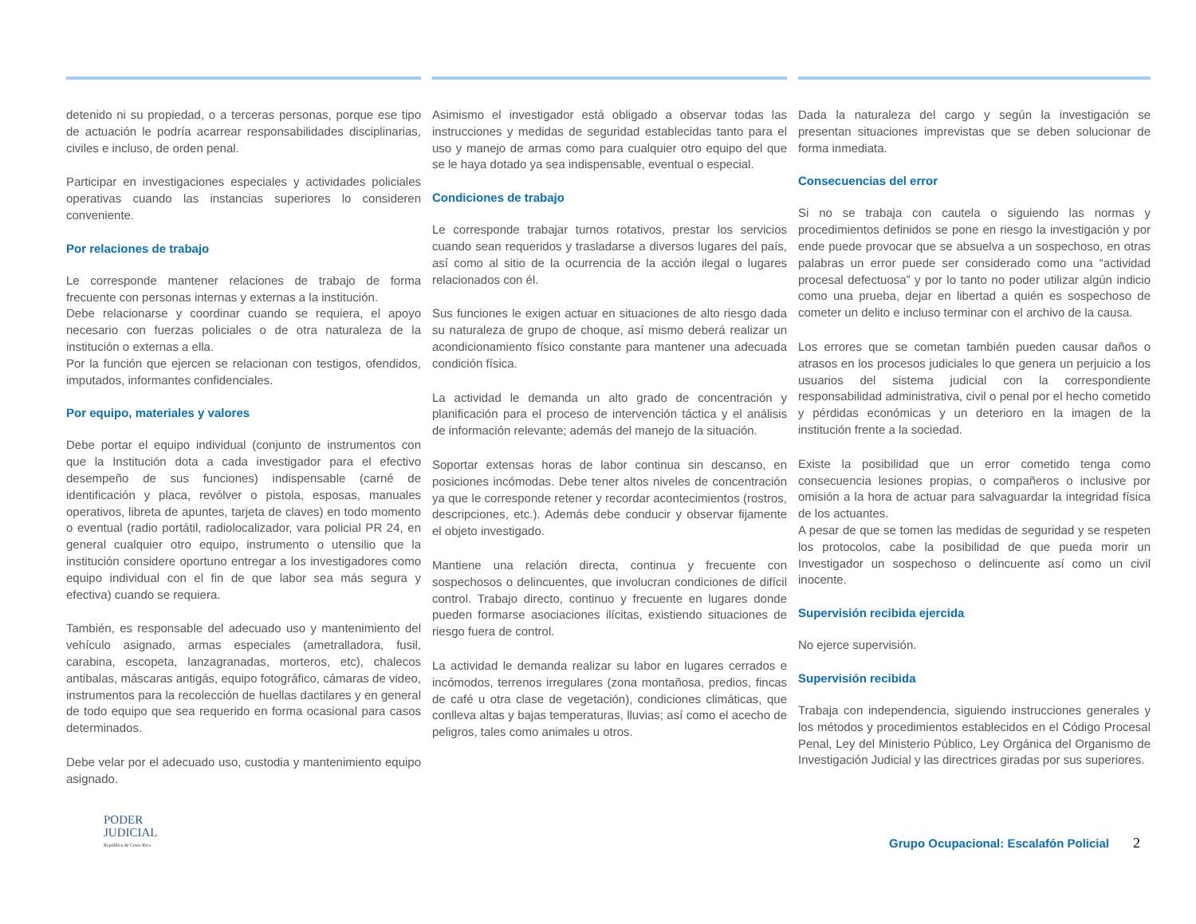detenido ni su propiedad, o a terceras personas, porque ese tipo de actuación le podría acarrear responsabilidades disciplinarias, civiles e incluso, de orden penal.
Participar en investigaciones especiales y actividades policiales operativas cuando las instancias superiores lo consideren conveniente.
Por relaciones de trabajo
Le corresponde mantener relaciones de trabajo de forma frecuente con personas internas y externas a la institución.
Debe relacionarse y coordinar cuando se requiera, el apoyo necesario con fuerzas policiales o de otra naturaleza de la institución o externas a ella.
Por la función que ejercen se relacionan con testigos, ofendidos, imputados, informantes confidenciales.
Por equipo, materiales y valores
Debe portar el equipo individual (conjunto de instrumentos con que la Institución dota a cada investigador para el efectivo desempeño de sus funciones) indispensable (carné de identificación y placa, revólver o pistola, esposas, manuales operativos, libreta de apuntes, tarjeta de claves) en todo momento o eventual (radio portátil, radiolocalizador, vara policial PR 24, en general cualquier otro equipo, instrumento o utensilio que la institución considere oportuno entregar a los investigadores como equipo individual con el fin de que labor sea más segura y efectiva) cuando se requiera.
También, es responsable del adecuado uso y mantenimiento del vehículo asignado, armas especiales (ametralladora, fusil, carabina, escopeta, lanzagranadas, morteros, etc), chalecos antibalas, máscaras antigás, equipo fotográfico, cámaras de video, instrumentos para la recolección de huellas dactilares y en general de todo equipo que sea requerido en forma ocasional para casos determinados.
Debe velar por el adecuado uso, custodia y mantenimiento equipo asignado.
Asimismo el investigador está obligado a observar todas las instrucciones y medidas de seguridad establecidas tanto para el uso y manejo de armas como para cualquier otro equipo del que se le haya dotado ya sea indispensable, eventual o especial.
Condiciones de trabajo
Le corresponde trabajar turnos rotativos, prestar los servicios cuando sean requeridos y trasladarse a diversos lugares del país, así como al sitio de la ocurrencia de la acción ilegal o lugares relacionados con él.
Sus funciones le exigen actuar en situaciones de alto riesgo dada su naturaleza de grupo de choque, así mismo deberá realizar un acondicionamiento físico constante para mantener una adecuada condición física.
La actividad le demanda un alto grado de concentración y planificación para el proceso de intervención táctica y el análisis de información relevante; además del manejo de la situación.
Soportar extensas horas de labor continua sin descanso, en posiciones incómodas. Debe tener altos niveles de concentración ya que le corresponde retener y recordar acontecimientos (rostros, descripciones, etc.). Además debe conducir y observar fijamente el objeto investigado.
Mantiene una relación directa, continua y frecuente con sospechosos o delincuentes, que involucran condiciones de difícil control. Trabajo directo, continuo y frecuente en lugares donde pueden formarse asociaciones ilícitas, existiendo situaciones de riesgo fuera de control.
La actividad le demanda realizar su labor en lugares cerrados e incómodos, terrenos irregulares (zona montañosa, predios, fincas de café u otra clase de vegetación), condiciones climáticas, que conlleva altas y bajas temperaturas, lluvias; así como el acecho de peligros, tales como animales u otros.
Dada la naturaleza del cargo y según la investigación se presentan situaciones imprevistas que se deben solucionar de forma inmediata.
Consecuencias del error
Si no se trabaja con cautela o siguiendo las normas y procedimientos definidos se pone en riesgo la investigación y por ende puede provocar que se absuelva a un sospechoso, en otras palabras un error puede ser considerado como una “actividad procesal defectuosa” y por lo tanto no poder utilizar algún indicio como una prueba, dejar en libertad a quién es sospechoso de cometer un delito e incluso terminar con el archivo de la causa.
Los errores que se cometan también pueden causar daños o atrasos en los procesos judiciales lo que genera un perjuicio a los usuarios del sistema judicial con la correspondiente responsabilidad administrativa, civil o penal por el hecho cometido y pérdidas económicas y un deterioro en la imagen de la institución frente a la sociedad.
Existe la posibilidad que un error cometido tenga como consecuencia lesiones propias, o compañeros o inclusive por omisión a la hora de actuar para salvaguardar la integridad física de los actuantes.
A pesar de que se tomen las medidas de seguridad y se respeten los protocolos, cabe la posibilidad de que pueda morir un Investigador un sospechoso o delincuente así como un civil inocente.
Supervisión recibida ejercida
No ejerce supervisión.
Supervisión recibida
Trabaja con independencia, siguiendo instrucciones generales y los métodos y procedimientos establecidos en el Código Procesal Penal, Ley del Ministerio Público, Ley Orgánica del Organismo de Investigación Judicial y las directrices giradas por sus superiores.
PODER
JUDICIAL
República de Costa Rica
Grupo Ocupacional: Escalafón Policial 2